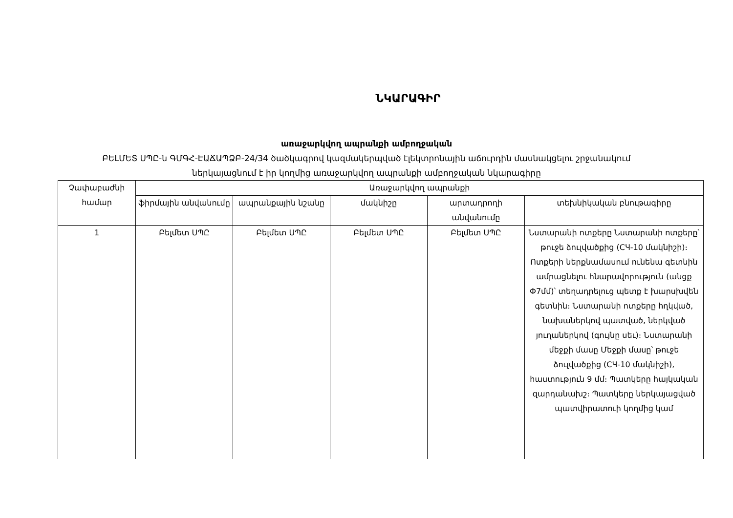ՆԿԱՐԱԳԻՐ
առաջարկվող ապրանքի ամբողջական
ԲԵԼՄԵՏ ՍՊԸ-ն ԳՄԳՀ-ԷԱՃԱՊՁԲ-24/34 ծածկագրով կազմակերպված էլեկտրոնային աճուրդին մասնակցելու շրջանակում
ներկայացնում է իր կողմից առաջարկվող ապրանքի ամբողջական նկարագիրը
| Չափաբաժնի համար | Առաջարկվող ապրանքի | | | | |
| --- | --- | --- | --- | --- | --- |
| | ֆիրմային անվանումը | ապրանքային նշանը | մակնիշը | արտադրողի անվանումը | տեխնիկական բնութագիրը |
| 1 | Բելմետ ՍՊԸ | Բելմետ ՍՊԸ | Բելմետ ՍՊԸ | Բելմետ ՍՊԸ | Նստարանի ոտքերը Նստարանի ոտքերը՝ թուջե ձուլվածքից (СЧ-10 մակնիշի)։ Ոտքերի ներքնամասում ունենա գետնին ամրացնելու հնարավորություն (անցք Փ7մմ)՝ տեղադրելուց պետք է խարսխվեն գետնին։ Նստարանի ոտքերը հղկված, նախաներկով պատված, ներկված յուղաներկով (գույնը սեւ)։ Նստարանի մեջքի մասը Մեջքի մասը՝ թուջե ձուլվածքից (СЧ-10 մակնիշի), հաստություն 9 մմ։ Պատկերը հայկական զարդանախշ։ Պատկերը ներկայացված պատվիրատուի կողմից կամ |